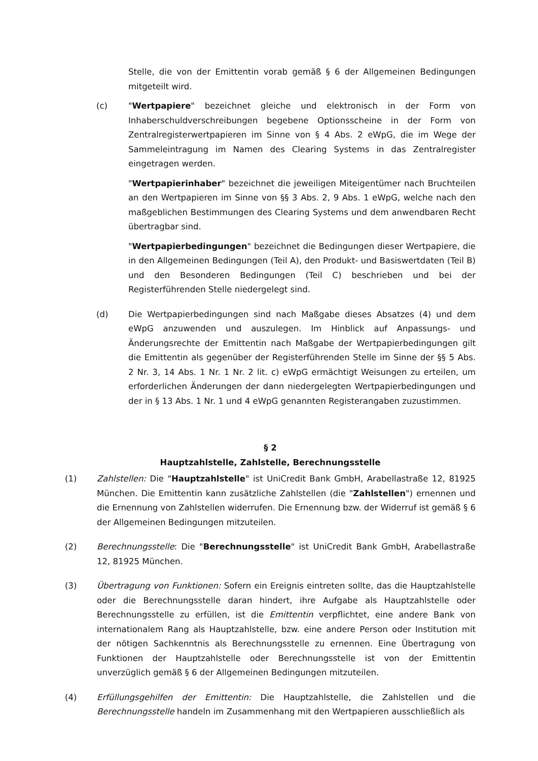Stelle, die von der Emittentin vorab gemäß § 6 der Allgemeinen Bedingungen mitgeteilt wird.
(c) "Wertpapiere" bezeichnet gleiche und elektronisch in der Form von Inhaberschuldverschreibungen begebene Optionsscheine in der Form von Zentralregisterwertpapieren im Sinne von § 4 Abs. 2 eWpG, die im Wege der Sammeleintragung im Namen des Clearing Systems in das Zentralregister eingetragen werden.
"Wertpapierinhaber" bezeichnet die jeweiligen Miteigentümer nach Bruchteilen an den Wertpapieren im Sinne von §§ 3 Abs. 2, 9 Abs. 1 eWpG, welche nach den maßgeblichen Bestimmungen des Clearing Systems und dem anwendbaren Recht übertragbar sind.
"Wertpapierbedingungen" bezeichnet die Bedingungen dieser Wertpapiere, die in den Allgemeinen Bedingungen (Teil A), den Produkt- und Basiswertdaten (Teil B) und den Besonderen Bedingungen (Teil C) beschrieben und bei der Registerführenden Stelle niedergelegt sind.
(d) Die Wertpapierbedingungen sind nach Maßgabe dieses Absatzes (4) und dem eWpG anzuwenden und auszulegen. Im Hinblick auf Anpassungs- und Änderungsrechte der Emittentin nach Maßgabe der Wertpapierbedingungen gilt die Emittentin als gegenüber der Registerführenden Stelle im Sinne der §§ 5 Abs. 2 Nr. 3, 14 Abs. 1 Nr. 1 Nr. 2 lit. c) eWpG ermächtigt Weisungen zu erteilen, um erforderlichen Änderungen der dann niedergelegten Wertpapierbedingungen und der in § 13 Abs. 1 Nr. 1 und 4 eWpG genannten Registerangaben zuzustimmen.
§ 2
Hauptzahlstelle, Zahlstelle, Berechnungsstelle
(1) Zahlstellen: Die "Hauptzahlstelle" ist UniCredit Bank GmbH, Arabellastraße 12, 81925 München. Die Emittentin kann zusätzliche Zahlstellen (die "Zahlstellen") ernennen und die Ernennung von Zahlstellen widerrufen. Die Ernennung bzw. der Widerruf ist gemäß § 6 der Allgemeinen Bedingungen mitzuteilen.
(2) Berechnungsstelle: Die "Berechnungsstelle" ist UniCredit Bank GmbH, Arabellastraße 12, 81925 München.
(3) Übertragung von Funktionen: Sofern ein Ereignis eintreten sollte, das die Hauptzahlstelle oder die Berechnungsstelle daran hindert, ihre Aufgabe als Hauptzahlstelle oder Berechnungsstelle zu erfüllen, ist die Emittentin verpflichtet, eine andere Bank von internationalem Rang als Hauptzahlstelle, bzw. eine andere Person oder Institution mit der nötigen Sachkenntnis als Berechnungsstelle zu ernennen. Eine Übertragung von Funktionen der Hauptzahlstelle oder Berechnungsstelle ist von der Emittentin unverzüglich gemäß § 6 der Allgemeinen Bedingungen mitzuteilen.
(4) Erfüllungsgehilfen der Emittentin: Die Hauptzahlstelle, die Zahlstellen und die Berechnungsstelle handeln im Zusammenhang mit den Wertpapieren ausschließlich als